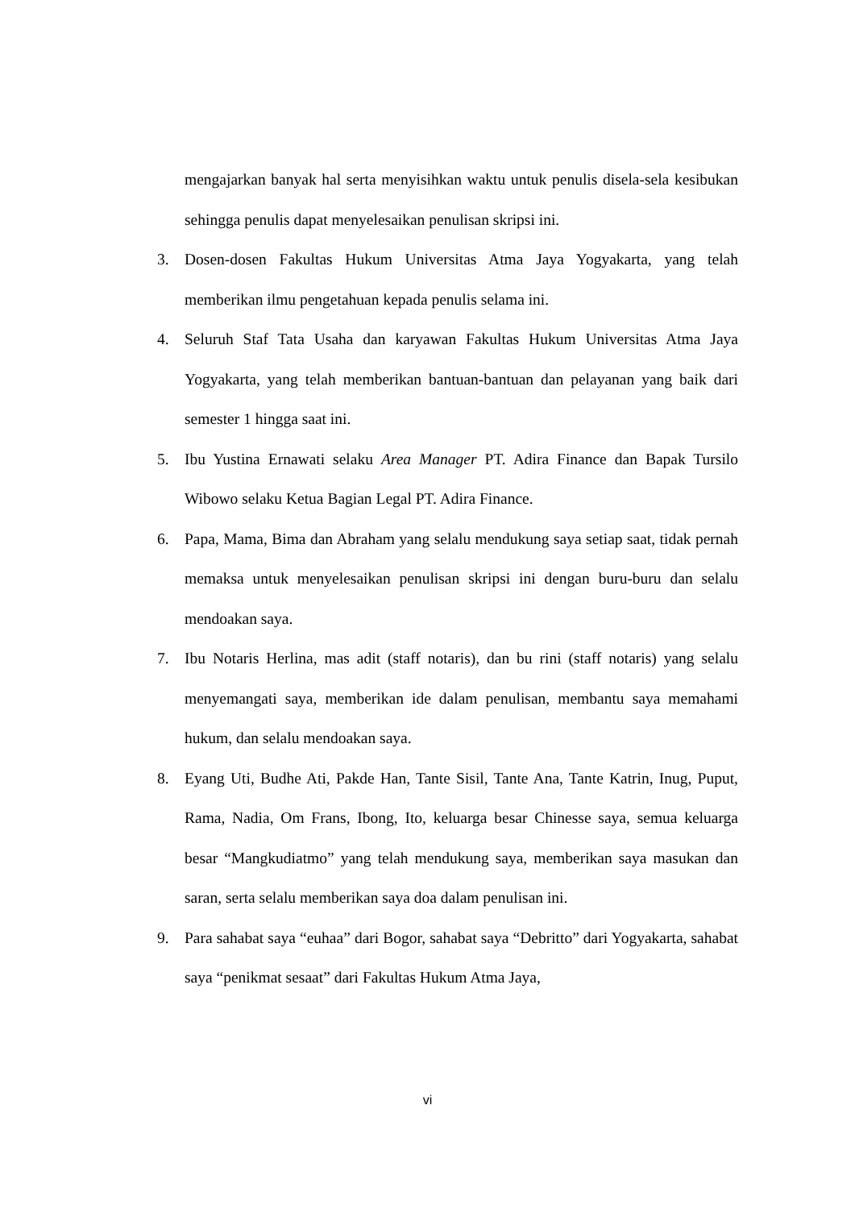mengajarkan banyak hal serta menyisihkan waktu untuk penulis disela-sela kesibukan sehingga penulis dapat menyelesaikan penulisan skripsi ini.
3. Dosen-dosen Fakultas Hukum Universitas Atma Jaya Yogyakarta, yang telah memberikan ilmu pengetahuan kepada penulis selama ini.
4. Seluruh Staf Tata Usaha dan karyawan Fakultas Hukum Universitas Atma Jaya Yogyakarta, yang telah memberikan bantuan-bantuan dan pelayanan yang baik dari semester 1 hingga saat ini.
5. Ibu Yustina Ernawati selaku Area Manager PT. Adira Finance dan Bapak Tursilo Wibowo selaku Ketua Bagian Legal PT. Adira Finance.
6. Papa, Mama, Bima dan Abraham yang selalu mendukung saya setiap saat, tidak pernah memaksa untuk menyelesaikan penulisan skripsi ini dengan buru-buru dan selalu mendoakan saya.
7. Ibu Notaris Herlina, mas adit (staff notaris), dan bu rini (staff notaris) yang selalu menyemangati saya, memberikan ide dalam penulisan, membantu saya memahami hukum, dan selalu mendoakan saya.
8. Eyang Uti, Budhe Ati, Pakde Han, Tante Sisil, Tante Ana, Tante Katrin, Inug, Puput, Rama, Nadia, Om Frans, Ibong, Ito, keluarga besar Chinesse saya, semua keluarga besar “Mangkudiatmo” yang telah mendukung saya, memberikan saya masukan dan saran, serta selalu memberikan saya doa dalam penulisan ini.
9. Para sahabat saya “euhaa” dari Bogor, sahabat saya “Debritto” dari Yogyakarta, sahabat saya “penikmat sesaat” dari Fakultas Hukum Atma Jaya,
vi